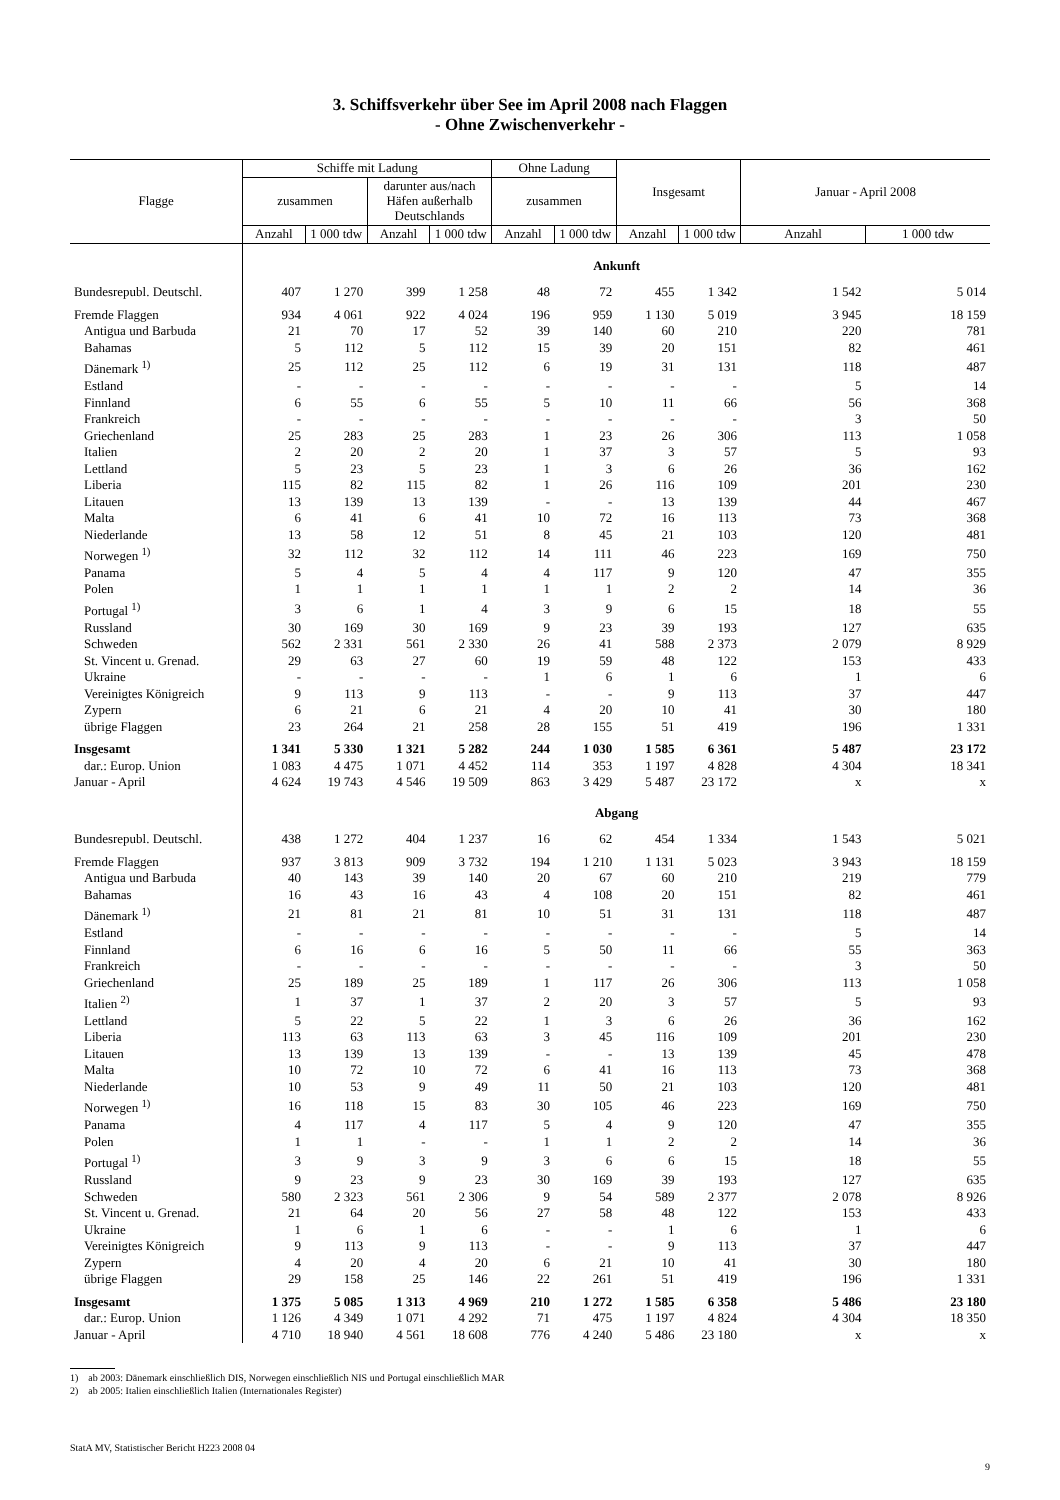3. Schiffsverkehr über See im April 2008 nach Flaggen
- Ohne Zwischenverkehr -
| Flagge | Schiffe mit Ladung | | | | Ohne Ladung | | Insgesamt | | Januar - April 2008 | |
| --- | --- | --- | --- | --- | --- | --- | --- | --- | --- | --- |
| | zusammen | | darunter aus/nach Häfen außerhalb Deutschlands | | zusammen | | | | | |
| | Anzahl | 1 000 tdw | Anzahl | 1 000 tdw | Anzahl | 1 000 tdw | Anzahl | 1 000 tdw | Anzahl | 1 000 tdw |
| | Ankunft | | | | | | | | | |
| Bundesrepubl. Deutschl. | 407 | 1 270 | 399 | 1 258 | 48 | 72 | 455 | 1 342 | 1 542 | 5 014 |
| Fremde Flaggen | 934 | 4 061 | 922 | 4 024 | 196 | 959 | 1 130 | 5 019 | 3 945 | 18 159 |
| Antigua und Barbuda | 21 | 70 | 17 | 52 | 39 | 140 | 60 | 210 | 220 | 781 |
| Bahamas | 5 | 112 | 5 | 112 | 15 | 39 | 20 | 151 | 82 | 461 |
| Dänemark <sup>1)</sup> | 25 | 112 | 25 | 112 | 6 | 19 | 31 | 131 | 118 | 487 |
| Estland | - | - | - | - | - | - | - | - | 5 | 14 |
| Finnland | 6 | 55 | 6 | 55 | 5 | 10 | 11 | 66 | 56 | 368 |
| Frankreich | - | - | - | - | - | - | - | - | 3 | 50 |
| Griechenland | 25 | 283 | 25 | 283 | 1 | 23 | 26 | 306 | 113 | 1 058 |
| Italien | 2 | 20 | 2 | 20 | 1 | 37 | 3 | 57 | 5 | 93 |
| Lettland | 5 | 23 | 5 | 23 | 1 | 3 | 6 | 26 | 36 | 162 |
| Liberia | 115 | 82 | 115 | 82 | 1 | 26 | 116 | 109 | 201 | 230 |
| Litauen | 13 | 139 | 13 | 139 | - | - | 13 | 139 | 44 | 467 |
| Malta | 6 | 41 | 6 | 41 | 10 | 72 | 16 | 113 | 73 | 368 |
| Niederlande | 13 | 58 | 12 | 51 | 8 | 45 | 21 | 103 | 120 | 481 |
| Norwegen <sup>1)</sup> | 32 | 112 | 32 | 112 | 14 | 111 | 46 | 223 | 169 | 750 |
| Panama | 5 | 4 | 5 | 4 | 4 | 117 | 9 | 120 | 47 | 355 |
| Polen | 1 | 1 | 1 | 1 | 1 | 1 | 2 | 2 | 14 | 36 |
| Portugal <sup>1)</sup> | 3 | 6 | 1 | 4 | 3 | 9 | 6 | 15 | 18 | 55 |
| Russland | 30 | 169 | 30 | 169 | 9 | 23 | 39 | 193 | 127 | 635 |
| Schweden | 562 | 2 331 | 561 | 2 330 | 26 | 41 | 588 | 2 373 | 2 079 | 8 929 |
| St. Vincent u. Grenad. | 29 | 63 | 27 | 60 | 19 | 59 | 48 | 122 | 153 | 433 |
| Ukraine | - | - | - | - | 1 | 6 | 1 | 6 | 1 | 6 |
| Vereinigtes Königreich | 9 | 113 | 9 | 113 | - | - | 9 | 113 | 37 | 447 |
| Zypern | 6 | 21 | 6 | 21 | 4 | 20 | 10 | 41 | 30 | 180 |
| übrige Flaggen | 23 | 264 | 21 | 258 | 28 | 155 | 51 | 419 | 196 | 1 331 |
| Insgesamt | 1 341 | 5 330 | 1 321 | 5 282 | 244 | 1 030 | 1 585 | 6 361 | 5 487 | 23 172 |
| dar.: Europ. Union | 1 083 | 4 475 | 1 071 | 4 452 | 114 | 353 | 1 197 | 4 828 | 4 304 | 18 341 |
| Januar - April | 4 624 | 19 743 | 4 546 | 19 509 | 863 | 3 429 | 5 487 | 23 172 | x | x |
| | Abgang | | | | | | | | | |
| Bundesrepubl. Deutschl. | 438 | 1 272 | 404 | 1 237 | 16 | 62 | 454 | 1 334 | 1 543 | 5 021 |
| Fremde Flaggen | 937 | 3 813 | 909 | 3 732 | 194 | 1 210 | 1 131 | 5 023 | 3 943 | 18 159 |
| Antigua und Barbuda | 40 | 143 | 39 | 140 | 20 | 67 | 60 | 210 | 219 | 779 |
| Bahamas | 16 | 43 | 16 | 43 | 4 | 108 | 20 | 151 | 82 | 461 |
| Dänemark <sup>1)</sup> | 21 | 81 | 21 | 81 | 10 | 51 | 31 | 131 | 118 | 487 |
| Estland | - | - | - | - | - | - | - | - | 5 | 14 |
| Finnland | 6 | 16 | 6 | 16 | 5 | 50 | 11 | 66 | 55 | 363 |
| Frankreich | - | - | - | - | - | - | - | - | 3 | 50 |
| Griechenland | 25 | 189 | 25 | 189 | 1 | 117 | 26 | 306 | 113 | 1 058 |
| Italien <sup>2)</sup> | 1 | 37 | 1 | 37 | 2 | 20 | 3 | 57 | 5 | 93 |
| Lettland | 5 | 22 | 5 | 22 | 1 | 3 | 6 | 26 | 36 | 162 |
| Liberia | 113 | 63 | 113 | 63 | 3 | 45 | 116 | 109 | 201 | 230 |
| Litauen | 13 | 139 | 13 | 139 | - | - | 13 | 139 | 45 | 478 |
| Malta | 10 | 72 | 10 | 72 | 6 | 41 | 16 | 113 | 73 | 368 |
| Niederlande | 10 | 53 | 9 | 49 | 11 | 50 | 21 | 103 | 120 | 481 |
| Norwegen <sup>1)</sup> | 16 | 118 | 15 | 83 | 30 | 105 | 46 | 223 | 169 | 750 |
| Panama | 4 | 117 | 4 | 117 | 5 | 4 | 9 | 120 | 47 | 355 |
| Polen | 1 | 1 | - | - | 1 | 1 | 2 | 2 | 14 | 36 |
| Portugal <sup>1)</sup> | 3 | 9 | 3 | 9 | 3 | 6 | 6 | 15 | 18 | 55 |
| Russland | 9 | 23 | 9 | 23 | 30 | 169 | 39 | 193 | 127 | 635 |
| Schweden | 580 | 2 323 | 561 | 2 306 | 9 | 54 | 589 | 2 377 | 2 078 | 8 926 |
| St. Vincent u. Grenad. | 21 | 64 | 20 | 56 | 27 | 58 | 48 | 122 | 153 | 433 |
| Ukraine | 1 | 6 | 1 | 6 | - | - | 1 | 6 | 1 | 6 |
| Vereinigtes Königreich | 9 | 113 | 9 | 113 | - | - | 9 | 113 | 37 | 447 |
| Zypern | 4 | 20 | 4 | 20 | 6 | 21 | 10 | 41 | 30 | 180 |
| übrige Flaggen | 29 | 158 | 25 | 146 | 22 | 261 | 51 | 419 | 196 | 1 331 |
| Insgesamt | 1 375 | 5 085 | 1 313 | 4 969 | 210 | 1 272 | 1 585 | 6 358 | 5 486 | 23 180 |
| dar.: Europ. Union | 1 126 | 4 349 | 1 071 | 4 292 | 71 | 475 | 1 197 | 4 824 | 4 304 | 18 350 |
| Januar - April | 4 710 | 18 940 | 4 561 | 18 608 | 776 | 4 240 | 5 486 | 23 180 | x | x |
1) ab 2003: Dänemark einschließlich DIS, Norwegen einschließlich NIS und Portugal einschließlich MAR
2) ab 2005: Italien einschließlich Italien (Internationales Register)
StatA MV, Statistischer Bericht H223 2008 04
9